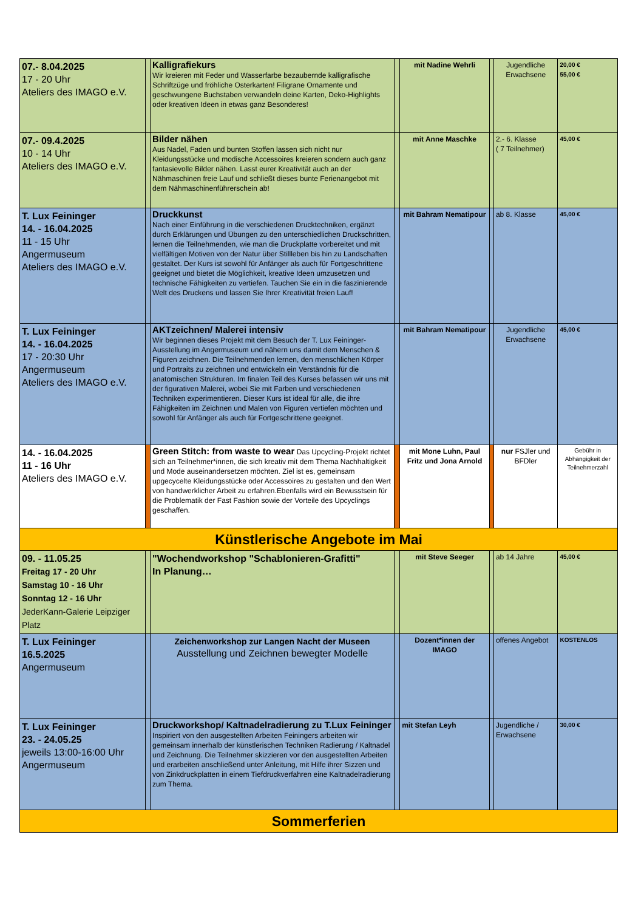| 07.- 8.04.2025 17 - 20 Uhr Ateliers des IMAGO e.V. | | Kalligrafiekurs Wir kreieren mit Feder und Wasserfarbe bezaubernde kalligrafische Schriftzüge und fröhliche Osterkarten! Filigrane Ornamente und geschwungene Buchstaben verwandeln deine Karten, Deko-Highlights oder kreativen Ideen in etwas ganz Besonderes! | | mit Nadine Wehrli | | Jugendliche Erwachsene | 20,00 € 55,00 € |
| 07.- 09.4.2025 10 - 14 Uhr Ateliers des IMAGO e.V. | | Bilder nähen Aus Nadel, Faden und bunten Stoffen lassen sich nicht nur Kleidungsstücke und modische Accessoires kreieren sondern auch ganz fantasievolle Bilder nähen. Lasst eurer Kreativität auch an der Nähmaschinen freie Lauf und schließt dieses bunte Ferienangebot mit dem Nähmaschinenführerschein ab! | | mit Anne Maschke | | 2.- 6. Klasse ( 7 Teilnehmer) | 45,00 € |
| T. Lux Feininger 14. - 16.04.2025 11 - 15 Uhr Angermuseum Ateliers des IMAGO e.V. | | Druckkunst Nach einer Einführung in die verschiedenen Drucktechniken, ergänzt durch Erklärungen und Übungen zu den unterschiedlichen Druckschritten, lernen die Teilnehmenden, wie man die Druckplatte vorbereitet und mit vielfältigen Motiven von der Natur über Stillleben bis hin zu Landschaften gestaltet. Der Kurs ist sowohl für Anfänger als auch für Fortgeschrittene geeignet und bietet die Möglichkeit, kreative Ideen umzusetzen und technische Fähigkeiten zu vertiefen. Tauchen Sie ein in die faszinierende Welt des Druckens und lassen Sie Ihrer Kreativität freien Lauf! | | mit Bahram Nematipour | | ab 8. Klasse | 45,00 € |
| T. Lux Feininger 14. - 16.04.2025 17 - 20:30 Uhr Angermuseum Ateliers des IMAGO e.V. | | AKTzeichnen/ Malerei intensiv Wir beginnen dieses Projekt mit dem Besuch der T. Lux Feininger-Ausstellung im Angermuseum und nähern uns damit dem Menschen & Figuren zeichnen. Die Teilnehmenden lernen, den menschlichen Körper und Portraits zu zeichnen und entwickeln ein Verständnis für die anatomischen Strukturen. Im finalen Teil des Kurses befassen wir uns mit der figurativen Malerei, wobei Sie mit Farben und verschiedenen Techniken experimentieren. Dieser Kurs ist ideal für alle, die ihre Fähigkeiten im Zeichnen und Malen von Figuren vertiefen möchten und sowohl für Anfänger als auch für Fortgeschrittene geeignet. | | mit Bahram Nematipour | | Jugendliche Erwachsene | 45,00 € |
| 14. - 16.04.2025 11 - 16 Uhr Ateliers des IMAGO e.V. | | Green Stitch: from waste to wear Das Upcycling-Projekt richtet sich an Teilnehmer*innen, die sich kreativ mit dem Thema Nachhaltigkeit und Mode auseinandersetzen möchten. Ziel ist es, gemeinsam upgecycelte Kleidungsstücke oder Accessoires zu gestalten und den Wert von handwerklicher Arbeit zu erfahren.Ebenfalls wird ein Bewusstsein für die Problematik der Fast Fashion sowie der Vorteile des Upcyclings geschaffen. | | mit Mone Luhn, Paul Fritz und Jona Arnold | | nur FSJler und BFDler | Gebühr in Abhängigkeit der Teilnehmerzahl |
| Künstlerische Angebote im Mai | | | | | | | |
| 09. - 11.05.25 Freitag 17 - 20 Uhr Samstag 10 - 16 Uhr Sonntag 12 - 16 Uhr JederKann-Galerie Leipziger Platz | | "Wochendworkshop "Schablonieren-Grafitti" In Planung… | | mit Steve Seeger | | ab 14 Jahre | 45,00 € |
| T. Lux Feininger 16.5.2025 Angermuseum | | Zeichenworkshop zur Langen Nacht der Museen Ausstellung und Zeichnen bewegter Modelle | | Dozent*innen der IMAGO | | offenes Angebot | KOSTENLOS |
| T. Lux Feininger 23. - 24.05.25 jeweils 13:00-16:00 Uhr Angermuseum | | Druckworkshop/ Kaltnadelradierung zu T.Lux Feininger Inspiriert von den ausgestellten Arbeiten Feiningers arbeiten wir gemeinsam innerhalb der künstlerischen Techniken Radierung / Kaltnadel und Zeichnung. Die Teilnehmer skizzieren vor den ausgestellten Arbeiten und erarbeiten anschließend unter Anleitung, mit Hilfe ihrer Sizzen und von Zinkdruckplatten in einem Tiefdruckverfahren eine Kaltnadelradierung zum Thema. | | mit Stefan Leyh | | Jugendliche / Erwachsene | 30,00 € |
| Sommerferien | | | | | | | |